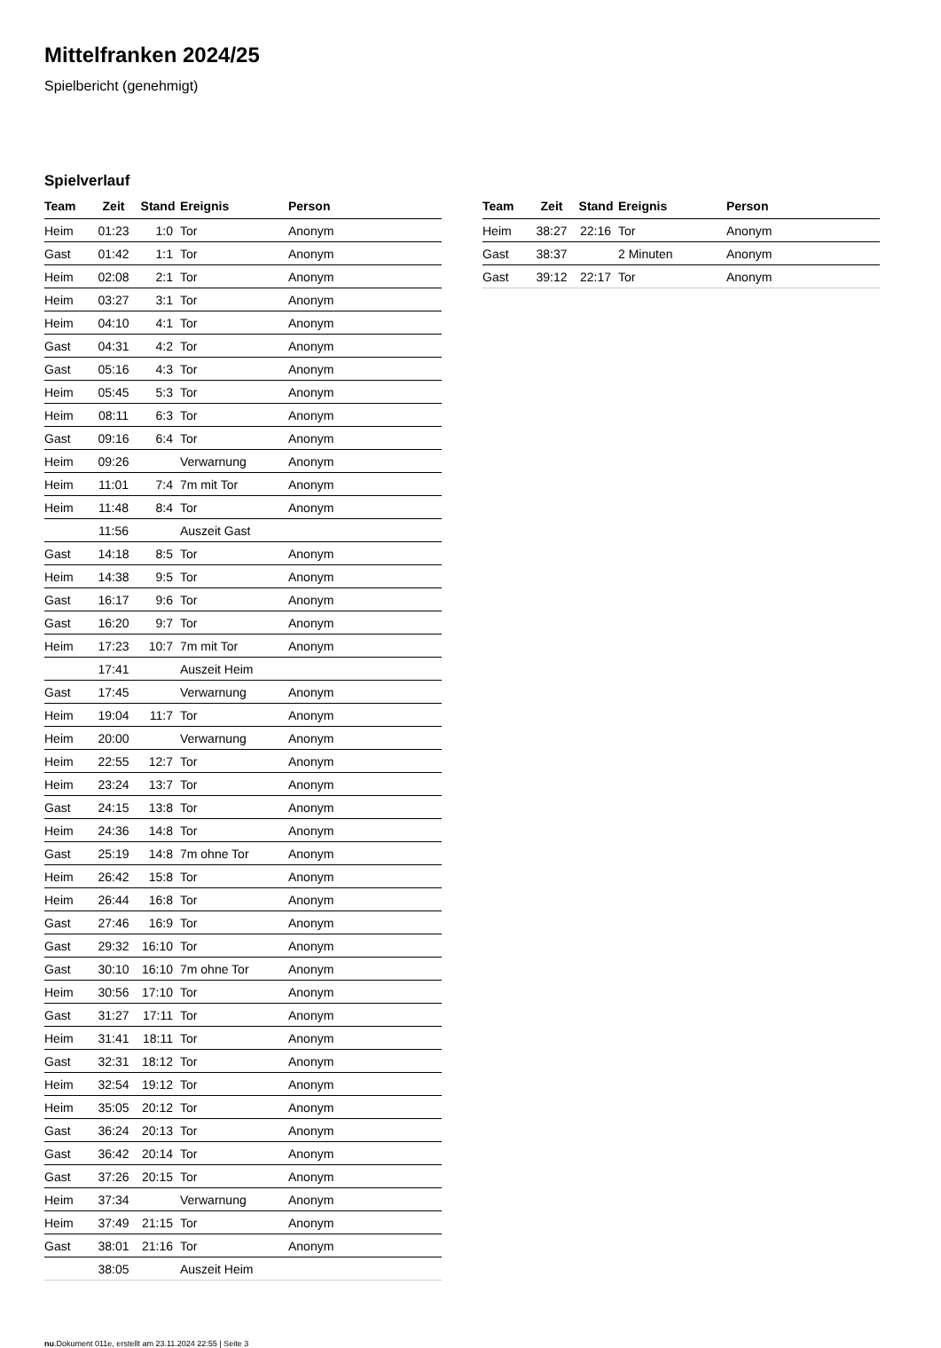Mittelfranken 2024/25
Spielbericht (genehmigt)
Spielverlauf
| Team | Zeit | Stand | Ereignis | Person |
| --- | --- | --- | --- | --- |
| Heim | 01:23 | 1:0 | Tor | Anonym |
| Gast | 01:42 | 1:1 | Tor | Anonym |
| Heim | 02:08 | 2:1 | Tor | Anonym |
| Heim | 03:27 | 3:1 | Tor | Anonym |
| Heim | 04:10 | 4:1 | Tor | Anonym |
| Gast | 04:31 | 4:2 | Tor | Anonym |
| Gast | 05:16 | 4:3 | Tor | Anonym |
| Heim | 05:45 | 5:3 | Tor | Anonym |
| Heim | 08:11 | 6:3 | Tor | Anonym |
| Gast | 09:16 | 6:4 | Tor | Anonym |
| Heim | 09:26 | | Verwarnung | Anonym |
| Heim | 11:01 | 7:4 | 7m mit Tor | Anonym |
| Heim | 11:48 | 8:4 | Tor | Anonym |
| | 11:56 | | Auszeit Gast | |
| Gast | 14:18 | 8:5 | Tor | Anonym |
| Heim | 14:38 | 9:5 | Tor | Anonym |
| Gast | 16:17 | 9:6 | Tor | Anonym |
| Gast | 16:20 | 9:7 | Tor | Anonym |
| Heim | 17:23 | 10:7 | 7m mit Tor | Anonym |
| | 17:41 | | Auszeit Heim | |
| Gast | 17:45 | | Verwarnung | Anonym |
| Heim | 19:04 | 11:7 | Tor | Anonym |
| Heim | 20:00 | | Verwarnung | Anonym |
| Heim | 22:55 | 12:7 | Tor | Anonym |
| Heim | 23:24 | 13:7 | Tor | Anonym |
| Gast | 24:15 | 13:8 | Tor | Anonym |
| Heim | 24:36 | 14:8 | Tor | Anonym |
| Gast | 25:19 | 14:8 | 7m ohne Tor | Anonym |
| Heim | 26:42 | 15:8 | Tor | Anonym |
| Heim | 26:44 | 16:8 | Tor | Anonym |
| Gast | 27:46 | 16:9 | Tor | Anonym |
| Gast | 29:32 | 16:10 | Tor | Anonym |
| Gast | 30:10 | 16:10 | 7m ohne Tor | Anonym |
| Heim | 30:56 | 17:10 | Tor | Anonym |
| Gast | 31:27 | 17:11 | Tor | Anonym |
| Heim | 31:41 | 18:11 | Tor | Anonym |
| Gast | 32:31 | 18:12 | Tor | Anonym |
| Heim | 32:54 | 19:12 | Tor | Anonym |
| Heim | 35:05 | 20:12 | Tor | Anonym |
| Gast | 36:24 | 20:13 | Tor | Anonym |
| Gast | 36:42 | 20:14 | Tor | Anonym |
| Gast | 37:26 | 20:15 | Tor | Anonym |
| Heim | 37:34 | | Verwarnung | Anonym |
| Heim | 37:49 | 21:15 | Tor | Anonym |
| Gast | 38:01 | 21:16 | Tor | Anonym |
| | 38:05 | | Auszeit Heim | |
| Team | Zeit | Stand | Ereignis | Person |
| --- | --- | --- | --- | --- |
| Heim | 38:27 | 22:16 | Tor | Anonym |
| Gast | 38:37 | | 2 Minuten | Anonym |
| Gast | 39:12 | 22:17 | Tor | Anonym |
nu.Dokument 011e, erstellt am 23.11.2024 22:55 | Seite 3